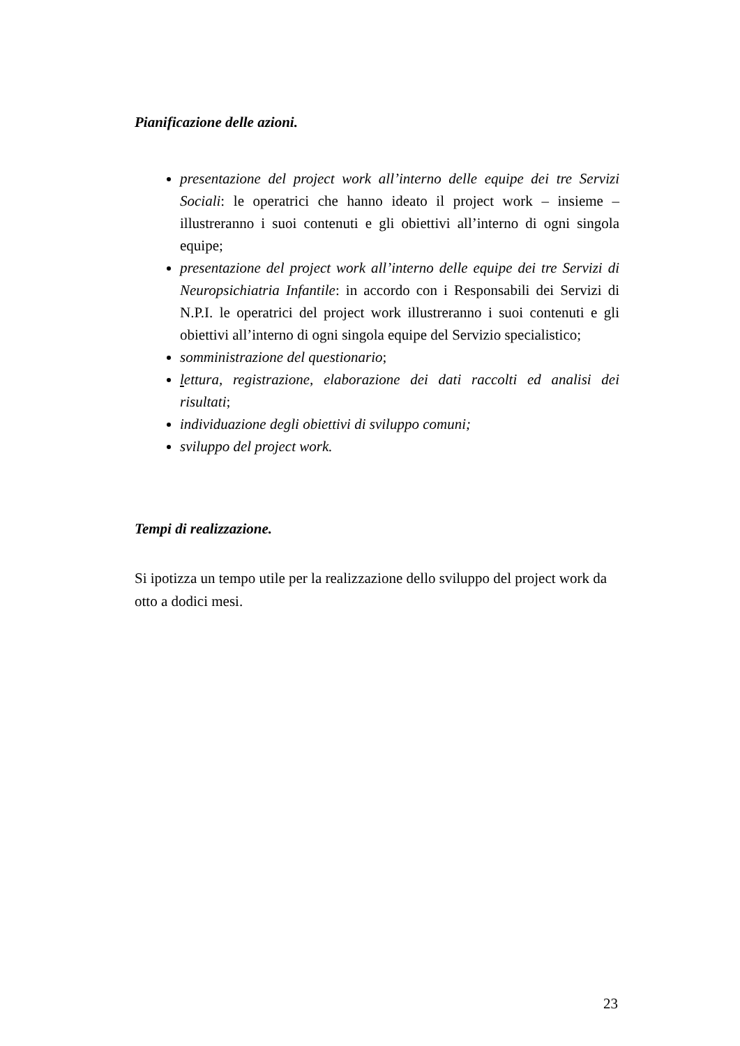Pianificazione delle azioni.
presentazione del project work all’interno delle equipe dei tre Servizi Sociali: le operatrici che hanno ideato il project work – insieme – illustreranno i suoi contenuti e gli obiettivi all’interno di ogni singola equipe;
presentazione del project work all’interno delle equipe dei tre Servizi di Neuropsichiatria Infantile: in accordo con i Responsabili dei Servizi di N.P.I. le operatrici del project work illustreranno i suoi contenuti e gli obiettivi all’interno di ogni singola equipe del Servizio specialistico;
somministrazione del questionario;
lettura, registrazione, elaborazione dei dati raccolti ed analisi dei risultati;
individuazione degli obiettivi di sviluppo comuni;
sviluppo del project work.
Tempi di realizzazione.
Si ipotizza un tempo utile per la realizzazione dello sviluppo del project work da otto a dodici mesi.
23